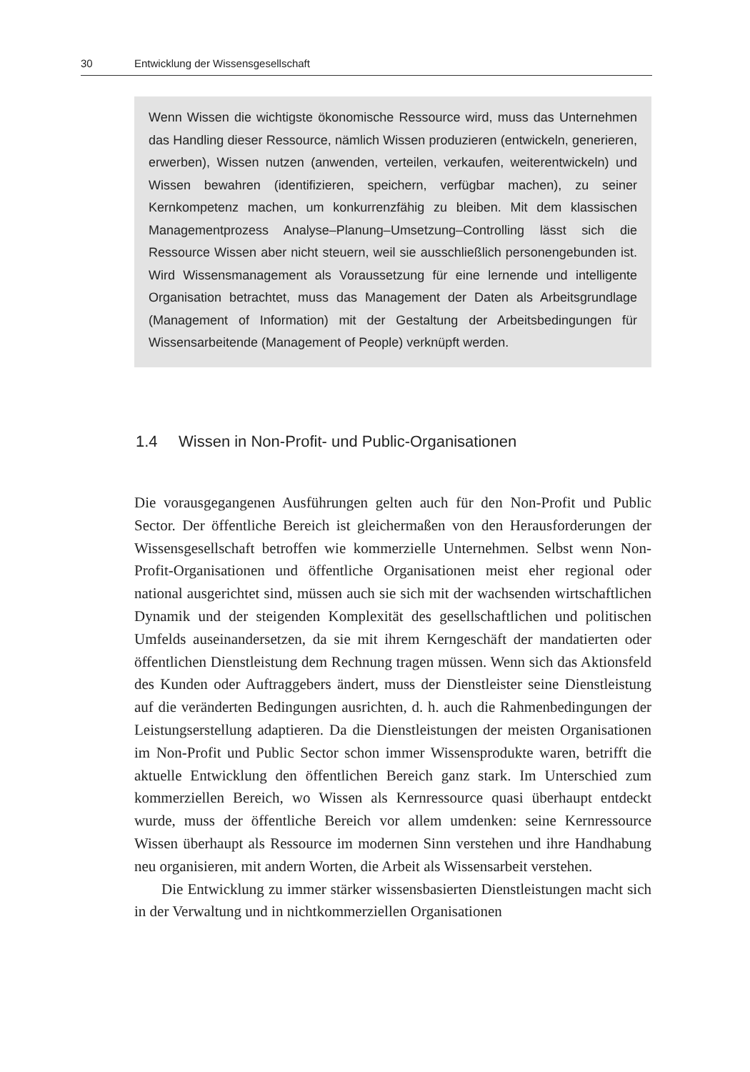30 Entwicklung der Wissensgesellschaft
Wenn Wissen die wichtigste ökonomische Ressource wird, muss das Unternehmen das Handling dieser Ressource, nämlich Wissen produzieren (entwickeln, generieren, erwerben), Wissen nutzen (anwenden, verteilen, verkaufen, weiterentwickeln) und Wissen bewahren (identifizieren, speichern, verfügbar machen), zu seiner Kernkompetenz machen, um konkurrenzfähig zu bleiben. Mit dem klassischen Managementprozess Analyse–Planung–Umsetzung–Controlling lässt sich die Ressource Wissen aber nicht steuern, weil sie ausschließlich personengebunden ist. Wird Wissensmanagement als Voraussetzung für eine lernende und intelligente Organisation betrachtet, muss das Management der Daten als Arbeitsgrundlage (Management of Information) mit der Gestaltung der Arbeitsbedingungen für Wissensarbeitende (Management of People) verknüpft werden.
1.4 Wissen in Non-Profit- und Public-Organisationen
Die vorausgegangenen Ausführungen gelten auch für den Non-Profit und Public Sector. Der öffentliche Bereich ist gleichermaßen von den Herausforderungen der Wissensgesellschaft betroffen wie kommerzielle Unternehmen. Selbst wenn Non-Profit-Organisationen und öffentliche Organisationen meist eher regional oder national ausgerichtet sind, müssen auch sie sich mit der wachsenden wirtschaftlichen Dynamik und der steigenden Komplexität des gesellschaftlichen und politischen Umfelds auseinandersetzen, da sie mit ihrem Kerngeschäft der mandatierten oder öffentlichen Dienstleistung dem Rechnung tragen müssen. Wenn sich das Aktionsfeld des Kunden oder Auftraggebers ändert, muss der Dienstleister seine Dienstleistung auf die veränderten Bedingungen ausrichten, d. h. auch die Rahmenbedingungen der Leistungserstellung adaptieren. Da die Dienstleistungen der meisten Organisationen im Non-Profit und Public Sector schon immer Wissensprodukte waren, betrifft die aktuelle Entwicklung den öffentlichen Bereich ganz stark. Im Unterschied zum kommerziellen Bereich, wo Wissen als Kernressource quasi überhaupt entdeckt wurde, muss der öffentliche Bereich vor allem umdenken: seine Kernressource Wissen überhaupt als Ressource im modernen Sinn verstehen und ihre Handhabung neu organisieren, mit andern Worten, die Arbeit als Wissensarbeit verstehen.
Die Entwicklung zu immer stärker wissensbasierten Dienstleistungen macht sich in der Verwaltung und in nichtkommerziellen Organisationen